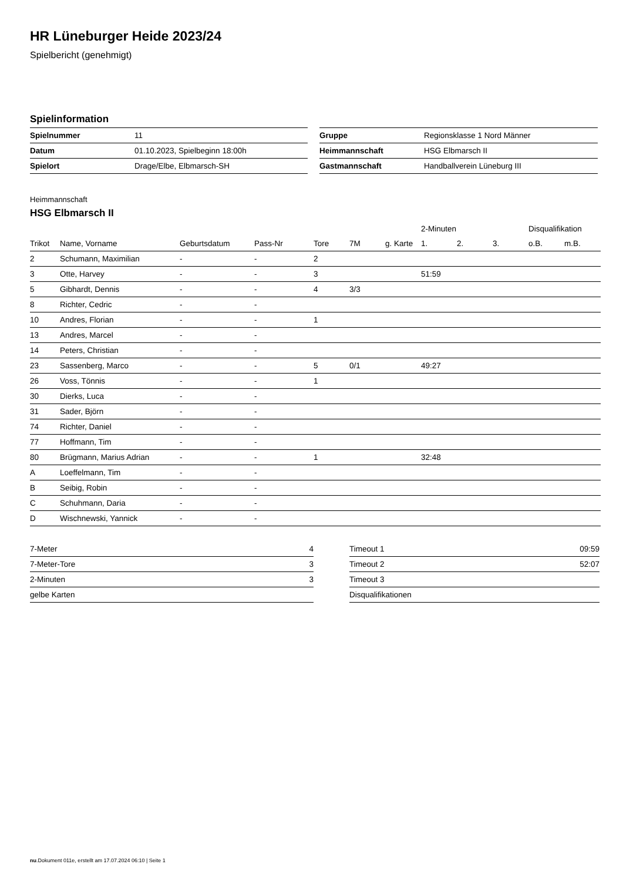HR Lüneburger Heide 2023/24
Spielbericht (genehmigt)
Spielinformation
| Spielnummer | 11 |
| Datum | 01.10.2023, Spielbeginn 18:00h |
| Spielort | Drage/Elbe, Elbmarsch-SH |
| Gruppe | Regionsklasse 1 Nord Männer |
| Heimmannschaft | HSG Elbmarsch II |
| Gastmannschaft | Handballverein Lüneburg III |
Heimmannschaft
HSG Elbmarsch II
| | | | | | | | 2-Minuten | | | Disqualifikation | |
| --- | --- | --- | --- | --- | --- | --- | --- | --- | --- | --- | --- |
| Trikot | Name, Vorname | Geburtsdatum | Pass-Nr | Tore | 7M | g. Karte | 1. | 2. | 3. | o.B. | m.B. |
| 2 | Schumann, Maximilian | - | - | 2 | | | | | | | |
| 3 | Otte, Harvey | - | - | 3 | | | 51:59 | | | | |
| 5 | Gibhardt, Dennis | - | - | 4 | 3/3 | | | | | | |
| 8 | Richter, Cedric | - | - | | | | | | | | |
| 10 | Andres, Florian | - | - | 1 | | | | | | | |
| 13 | Andres, Marcel | - | - | | | | | | | | |
| 14 | Peters, Christian | - | - | | | | | | | | |
| 23 | Sassenberg, Marco | - | - | 5 | 0/1 | | 49:27 | | | | |
| 26 | Voss, Tönnis | - | - | 1 | | | | | | | |
| 30 | Dierks, Luca | - | - | | | | | | | | |
| 31 | Sader, Björn | - | - | | | | | | | | |
| 74 | Richter, Daniel | - | - | | | | | | | | |
| 77 | Hoffmann, Tim | - | - | | | | | | | | |
| 80 | Brügmann, Marius Adrian | - | - | 1 | | | 32:48 | | | | |
| A | Loeffelmann, Tim | - | - | | | | | | | | |
| B | Seibig, Robin | - | - | | | | | | | | |
| C | Schuhmann, Daria | - | - | | | | | | | | |
| D | Wischnewski, Yannick | - | - | | | | | | | | |
| 7-Meter | 4 |
| 7-Meter-Tore | 3 |
| 2-Minuten | 3 |
| gelbe Karten | |
| Timeout 1 | 09:59 |
| Timeout 2 | 52:07 |
| Timeout 3 | |
| Disqualifikationen | |
nu.Dokument 011e, erstellt am 17.07.2024 06:10 | Seite 1